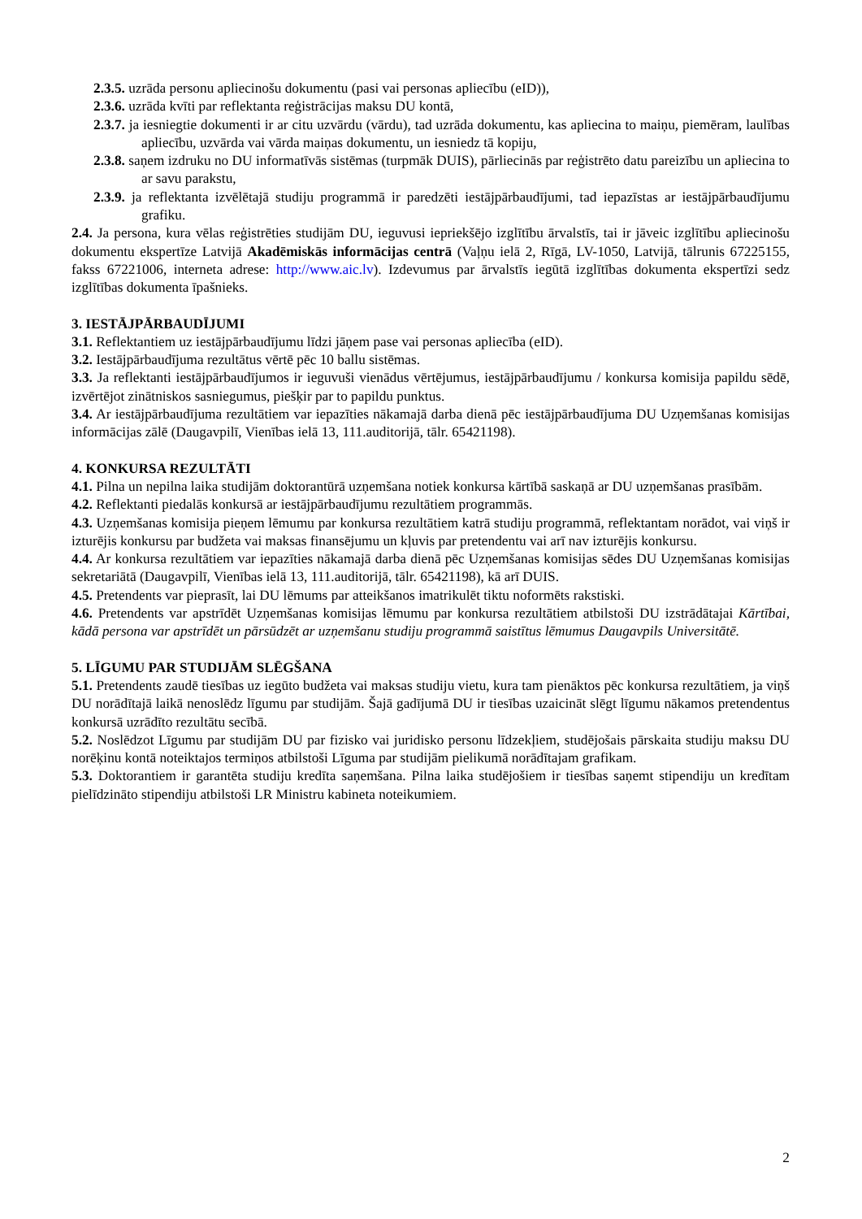2.3.5. uzrāda personu apliecinošu dokumentu (pasi vai personas apliecību (eID)),
2.3.6. uzrāda kvīti par reflektanta reģistrācijas maksu DU kontā,
2.3.7. ja iesniegtie dokumenti ir ar citu uzvārdu (vārdu), tad uzrāda dokumentu, kas apliecina to maiņu, piemēram, laulības apliecību, uzvārda vai vārda maiņas dokumentu, un iesniedz tā kopiju,
2.3.8. saņem izdruku no DU informatīvās sistēmas (turpmāk DUIS), pārliecinās par reģistrēto datu pareizību un apliecina to ar savu parakstu,
2.3.9. ja reflektanta izvēlētajā studiju programmā ir paredzēti iestājpārbaudījumi, tad iepazīstas ar iestājpārbaudījumu grafiku.
2.4. Ja persona, kura vēlas reģistrēties studijām DU, ieguvusi iepriekšējo izglītību ārvalstīs, tai ir jāveic izglītību apliecinošu dokumentu ekspertīze Latvijā Akadēmiskās informācijas centrā (Vaļņu ielā 2, Rīgā, LV-1050, Latvijā, tālrunis 67225155, fakss 67221006, interneta adrese: http://www.aic.lv). Izdevumus par ārvalstīs iegūtā izglītības dokumenta ekspertīzi sedz izglītības dokumenta īpašnieks.
3. IESTĀJPĀRBAUDĪJUMI
3.1. Reflektantiem uz iestājpārbaudījumu līdzi jāņem pase vai personas apliecība (eID).
3.2. Iestājpārbaudījuma rezultātus vērtē pēc 10 ballu sistēmas.
3.3. Ja reflektanti iestājpārbaudījumos ir ieguvuši vienādus vērtējumus, iestājpārbaudījumu / konkursa komisija papildu sēdē, izvērtējot zinātniskos sasniegumus, piešķir par to papildu punktus.
3.4. Ar iestājpārbaudījuma rezultātiem var iepazīties nākamajā darba dienā pēc iestājpārbaudījuma DU Uzņemšanas komisijas informācijas zālē (Daugavpilī, Vienības ielā 13, 111.auditorijā, tālr. 65421198).
4. KONKURSA REZULTĀTI
4.1. Pilna un nepilna laika studijām doktorantūrā uzņemšana notiek konkursa kārtībā saskaņā ar DU uzņemšanas prasībām.
4.2. Reflektanti piedalās konkursā ar iestājpārbaudījumu rezultātiem programmās.
4.3. Uzņemšanas komisija pieņem lēmumu par konkursa rezultātiem katrā studiju programmā, reflektantam norādot, vai viņš ir izturējis konkursu par budžeta vai maksas finansējumu un kļuvis par pretendentu vai arī nav izturējis konkursu.
4.4. Ar konkursa rezultātiem var iepazīties nākamajā darba dienā pēc Uzņemšanas komisijas sēdes DU Uzņemšanas komisijas sekretariātā (Daugavpilī, Vienības ielā 13, 111.auditorijā, tālr. 65421198), kā arī DUIS.
4.5. Pretendents var pieprasīt, lai DU lēmums par atteikšanos imatrikulēt tiktu noformēts rakstiski.
4.6. Pretendents var apstrīdēt Uzņemšanas komisijas lēmumu par konkursa rezultātiem atbilstoši DU izstrādātajai Kārtībai, kādā persona var apstrīdēt un pārsūdzēt ar uzņemšanu studiju programmā saistītus lēmumus Daugavpils Universitātē.
5. LĪGUMU PAR STUDIJĀM SLĒGŠANA
5.1. Pretendents zaudē tiesības uz iegūto budžeta vai maksas studiju vietu, kura tam pienāktos pēc konkursa rezultātiem, ja viņš DU norādītajā laikā nenoslēdz līgumu par studijām. Šajā gadījumā DU ir tiesības uzaicināt slēgt līgumu nākamos pretendentus konkursā uzrādīto rezultātu secībā.
5.2. Noslēdzot Līgumu par studijām DU par fizisko vai juridisko personu līdzekļiem, studējošais pārskaita studiju maksu DU norēķinu kontā noteiktajos termiņos atbilstoši Līguma par studijām pielikumā norādītajam grafikam.
5.3. Doktorantiem ir garantēta studiju kredīta saņemšana. Pilna laika studējošiem ir tiesības saņemt stipendiju un kredītam pielīdzināto stipendiju atbilstoši LR Ministru kabineta noteikumiem.
2